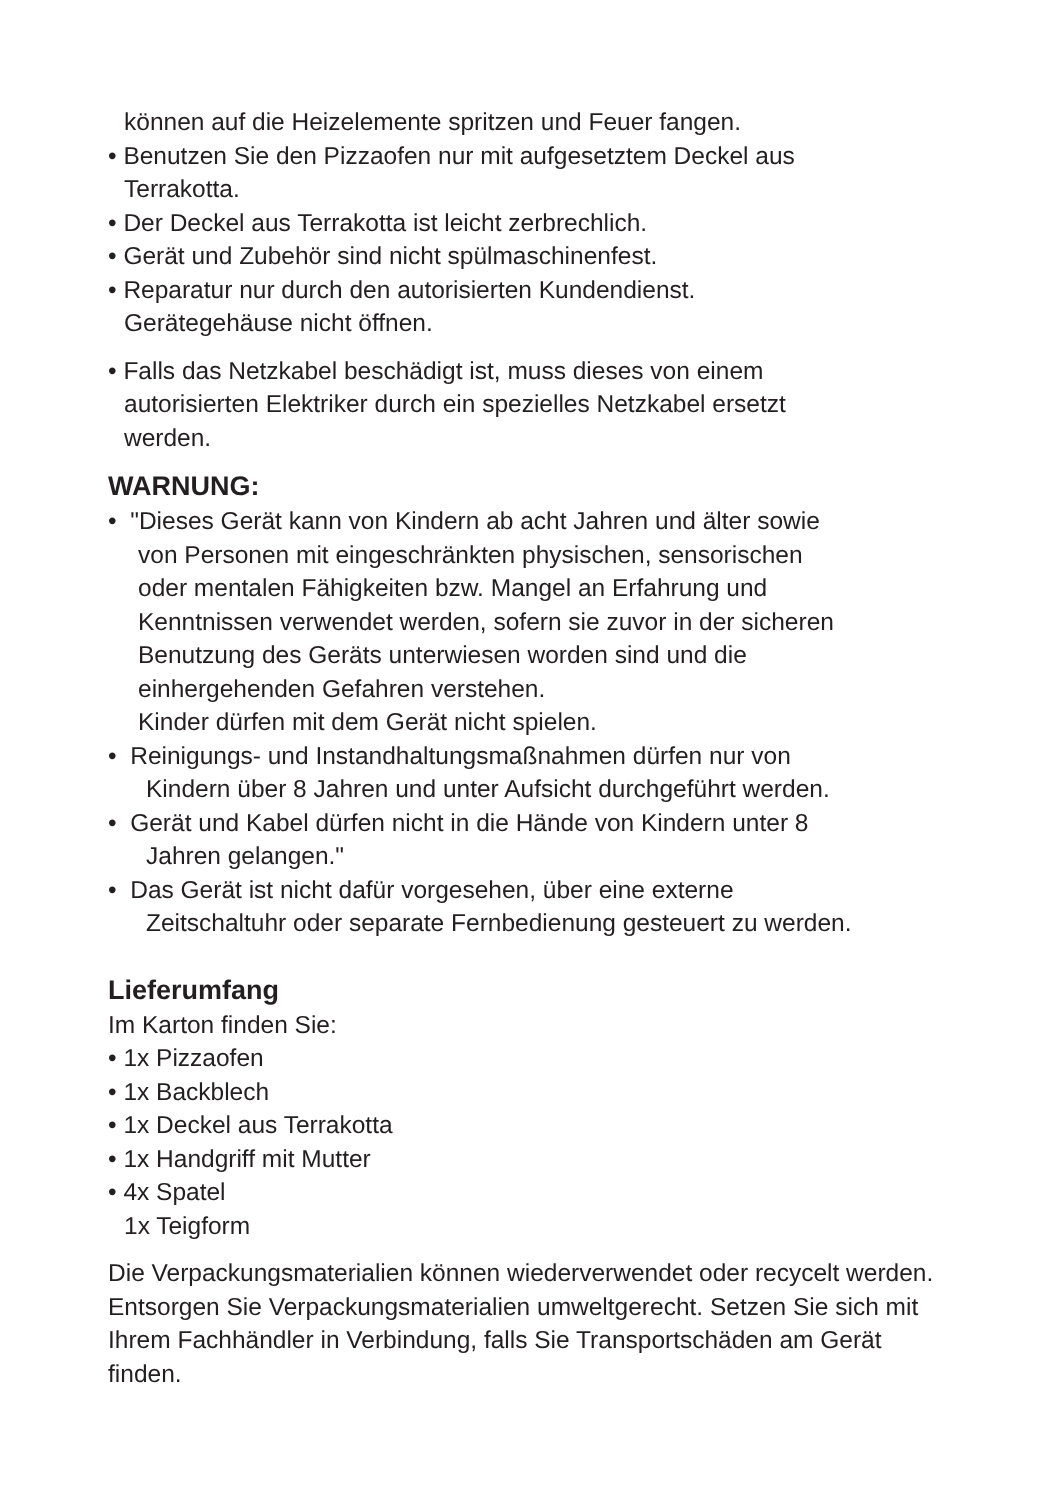können auf die Heizelemente spritzen und Feuer fangen.
• Benutzen Sie den Pizzaofen nur mit aufgesetztem Deckel aus
Terrakotta.
• Der Deckel aus Terrakotta ist leicht zerbrechlich.
• Gerät und Zubehör sind nicht spülmaschinenfest.
• Reparatur nur durch den autorisierten Kundendienst.
Gerätegehäuse nicht öffnen.
• Falls das Netzkabel beschädigt ist, muss dieses von einem
autorisierten Elektriker durch ein spezielles Netzkabel ersetzt
werden.
WARNUNG:
• "Dieses Gerät kann von Kindern ab acht Jahren und älter sowie
von Personen mit eingeschränkten physischen, sensorischen
oder mentalen Fähigkeiten bzw. Mangel an Erfahrung und
Kenntnissen verwendet werden, sofern sie zuvor in der sicheren
Benutzung des Geräts unterwiesen worden sind und die
einhergehenden Gefahren verstehen.
Kinder dürfen mit dem Gerät nicht spielen.
• Reinigungs- und Instandhaltungsmaßnahmen dürfen nur von
Kindern über 8 Jahren und unter Aufsicht durchgeführt werden.
• Gerät und Kabel dürfen nicht in die Hände von Kindern unter 8
Jahren gelangen."
• Das Gerät ist nicht dafür vorgesehen, über eine externe
Zeitschaltuhr oder separate Fernbedienung gesteuert zu werden.
Lieferumfang
Im Karton finden Sie:
• 1x Pizzaofen
• 1x Backblech
• 1x Deckel aus Terrakotta
• 1x Handgriff mit Mutter
• 4x Spatel
1x Teigform
Die Verpackungsmaterialien können wiederverwendet oder recycelt werden. Entsorgen Sie Verpackungsmaterialien umweltgerecht. Setzen Sie sich mit Ihrem Fachhändler in Verbindung, falls Sie Transportschäden am Gerät finden.